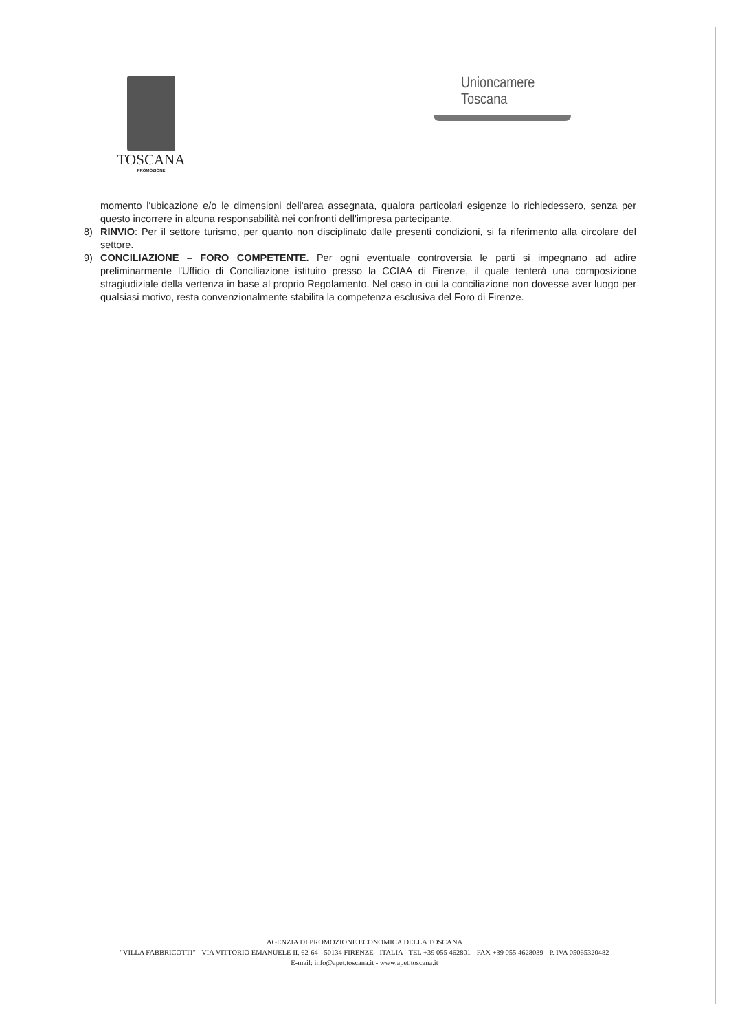TOSCANA
PROMOZIONE
Unioncamere
Toscana
momento l'ubicazione e/o le dimensioni dell'area assegnata, qualora particolari esigenze lo richiedessero, senza per questo incorrere in alcuna responsabilità nei confronti dell'impresa partecipante.
8) RINVIO: Per il settore turismo, per quanto non disciplinato dalle presenti condizioni, si fa riferimento alla circolare del settore.
9) CONCILIAZIONE – FORO COMPETENTE. Per ogni eventuale controversia le parti si impegnano ad adire preliminarmente l'Ufficio di Conciliazione istituito presso la CCIAA di Firenze, il quale tenterà una composizione stragiudiziale della vertenza in base al proprio Regolamento. Nel caso in cui la conciliazione non dovesse aver luogo per qualsiasi motivo, resta convenzionalmente stabilita la competenza esclusiva del Foro di Firenze.
AGENZIA DI PROMOZIONE ECONOMICA DELLA TOSCANA
"VILLA FABBRICOTTI" - VIA VITTORIO EMANUELE II, 62-64 - 50134 FIRENZE - ITALIA - TEL +39 055 462801 - FAX +39 055 4628039 - P. IVA 05065320482
E-mail: info@apet.toscana.it - www.apet.toscana.it